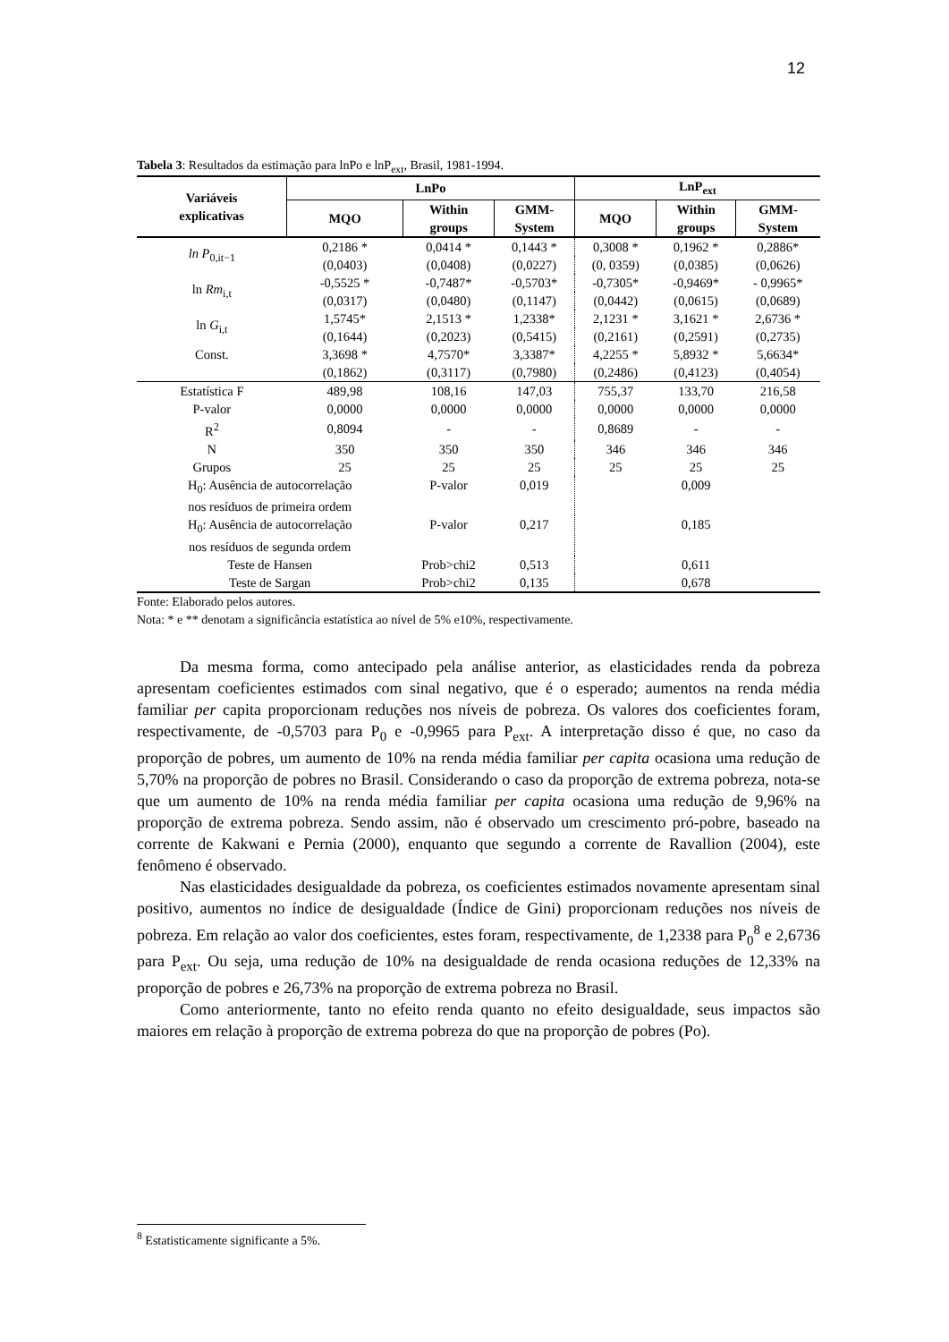12
Tabela 3: Resultados da estimação para lnPo e lnP<sub>ext</sub>, Brasil, 1981-1994.
| Variáveis explicativas | LnPo | | | LnP<sub>ext</sub> | | |
| --- | --- | --- | --- | --- | --- | --- |
| | MQO | Within groups | GMM- System | MQO | Within groups | GMM- System |
| ln P<sub>0,it−1</sub> | 0,2186 * | 0,0414 * | 0,1443 * | 0,3008 * | 0,1962 * | 0,2886* |
| | (0,0403) | (0,0408) | (0,0227) | (0, 0359) | (0,0385) | (0,0626) |
| ln Rm<sub>i,t</sub> | -0,5525 * | -0,7487* | -0,5703* | -0,7305* | -0,9469* | - 0,9965* |
| | (0,0317) | (0,0480) | (0,1147) | (0,0442) | (0,0615) | (0,0689) |
| ln G<sub>i,t</sub> | 1,5745* | 2,1513 * | 1,2338* | 2,1231 * | 3,1621 * | 2,6736 * |
| | (0,1644) | (0,2023) | (0,5415) | (0,2161) | (0,2591) | (0,2735) |
| Const. | 3,3698 * | 4,7570* | 3,3387* | 4,2255 * | 5,8932 * | 5,6634* |
| | (0,1862) | (0,3117) | (0,7980) | (0,2486) | (0,4123) | (0,4054) |
| Estatística F | 489,98 | 108,16 | 147,03 | 755,37 | 133,70 | 216,58 |
| P-valor | 0,0000 | 0,0000 | 0,0000 | 0,0000 | 0,0000 | 0,0000 |
| R<sup>2</sup> | 0,8094 | - | - | 0,8689 | - | - |
| N | 350 | 350 | 350 | 346 | 346 | 346 |
| Grupos | 25 | 25 | 25 | 25 | 25 | 25 |
| H<sub>0</sub>: Ausência de autocorrelação nos resíduos de primeira ordem | | P-valor | 0,019 | | 0,009 | |
| H<sub>0</sub>: Ausência de autocorrelação nos resíduos de segunda ordem | | P-valor | 0,217 | | 0,185 | |
| Teste de Hansen | | Prob>chi2 | 0,513 | | 0,611 | |
| Teste de Sargan | | Prob>chi2 | 0,135 | | 0,678 | |
Fonte: Elaborado pelos autores.
Nota: * e ** denotam a significância estatística ao nível de 5% e10%, respectivamente.
Da mesma forma, como antecipado pela análise anterior, as elasticidades renda da pobreza apresentam coeficientes estimados com sinal negativo, que é o esperado; aumentos na renda média familiar per capita proporcionam reduções nos níveis de pobreza. Os valores dos coeficientes foram, respectivamente, de -0,5703 para P<sub>0</sub> e -0,9965 para P<sub>ext</sub>. A interpretação disso é que, no caso da proporção de pobres, um aumento de 10% na renda média familiar per capita ocasiona uma redução de 5,70% na proporção de pobres no Brasil. Considerando o caso da proporção de extrema pobreza, nota-se que um aumento de 10% na renda média familiar per capita ocasiona uma redução de 9,96% na proporção de extrema pobreza. Sendo assim, não é observado um crescimento pró-pobre, baseado na corrente de Kakwani e Pernia (2000), enquanto que segundo a corrente de Ravallion (2004), este fenômeno é observado.
Nas elasticidades desigualdade da pobreza, os coeficientes estimados novamente apresentam sinal positivo, aumentos no índice de desigualdade (Índice de Gini) proporcionam reduções nos níveis de pobreza. Em relação ao valor dos coeficientes, estes foram, respectivamente, de 1,2338 para P<sub>0</sub><sup>8</sup> e 2,6736 para P<sub>ext</sub>. Ou seja, uma redução de 10% na desigualdade de renda ocasiona reduções de 12,33% na proporção de pobres e 26,73% na proporção de extrema pobreza no Brasil.
Como anteriormente, tanto no efeito renda quanto no efeito desigualdade, seus impactos são maiores em relação à proporção de extrema pobreza do que na proporção de pobres (Po).
<sup>8</sup> Estatisticamente significante a 5%.